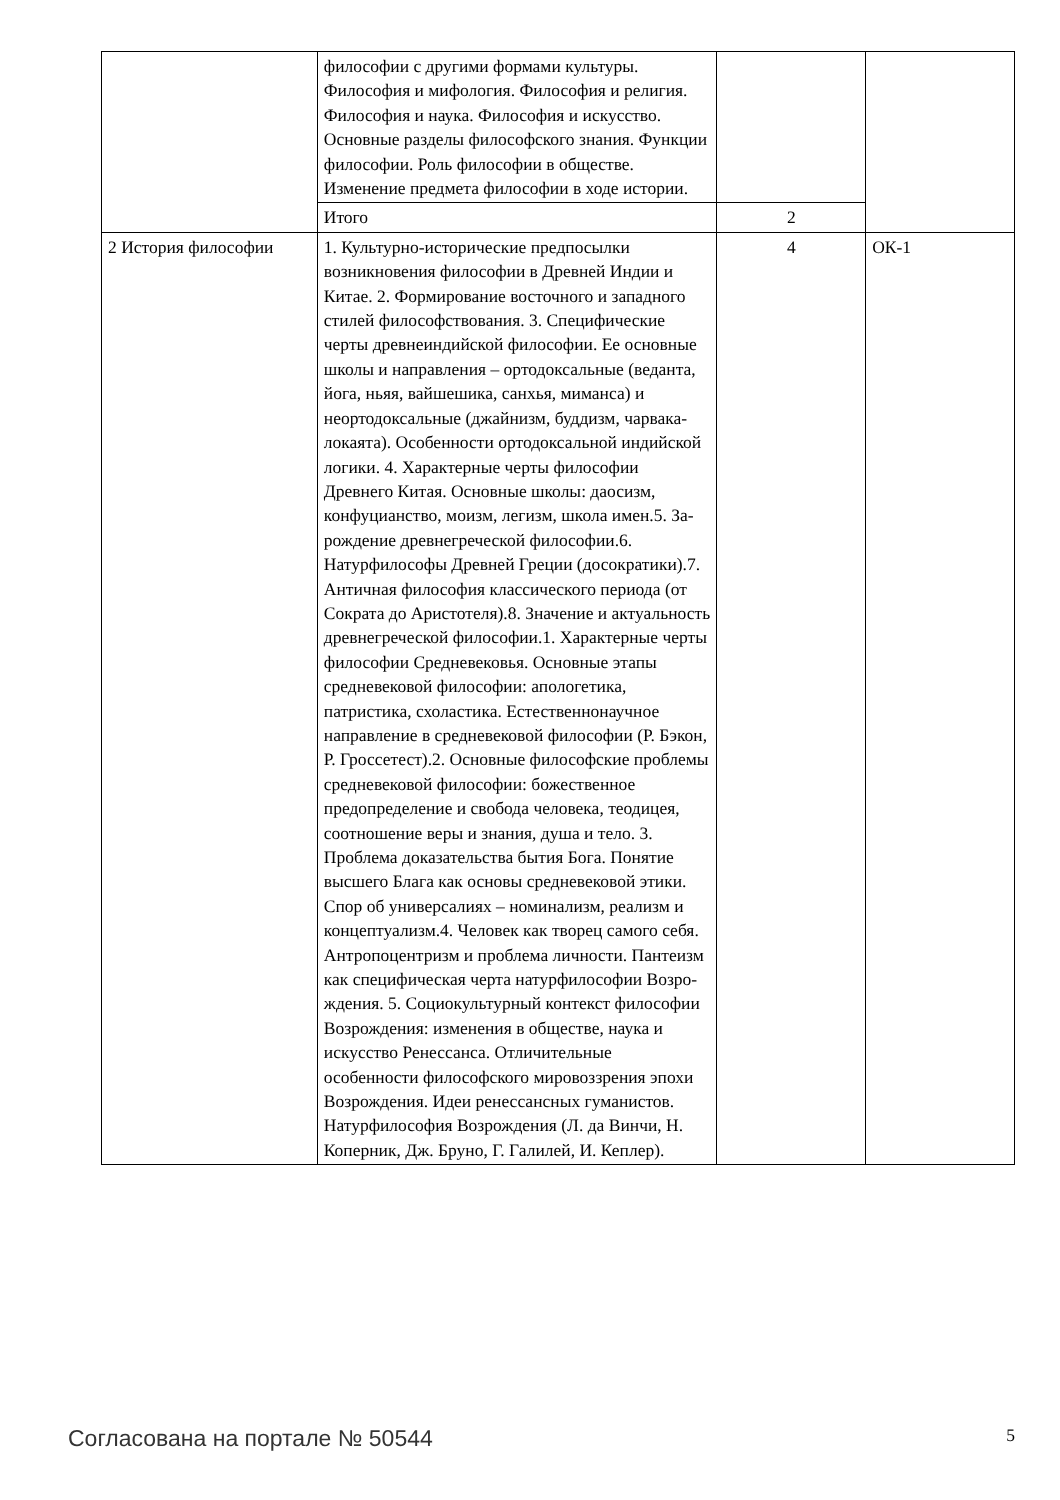| | философии с другими формами культуры. Философия и мифология. Философия и религия. Философия и наука. Философия и искусство. Основные разделы философ­ского знания. Функции философии. Роль философии в обществе. Изменение пред­мета философии в ходе истории. | | |
| | Итого | 2 | |
| 2 История философии | 1. Культурно-исторические предпосылки возникновения философии в Древней Ин­дии и Китае. 2. Формирование восточного и западного стилей философствования. 3. Специфические черты древнеиндийской философии. Ее основные школы и направления – ортодоксальные (веданта, йога, ньяя, вайшешика, санхья, миманса) и неортодоксальные (джайнизм, буддизм, чарвака-локаята). Особенности ортодок­сальной индийской логики. 4. Характер­ные черты философии Древнего Китая. Основные школы: даосизм, конфуци­анство, моизм, легизм, школа имен.5. За­рождение древнегреческой философии.6. Натурфилософы Древней Греции (досо­кратики).7. Античная философия класси­ческого периода (от Сократа до Аристоте­ля).8. Значение и актуальность древнегре­ческой философии.1. Характерные черты философии Средневековья. Основные этапы средневековой философии: аполо­гетика, патристика, схоластика. Есте­ственнонаучное направление в средневе­ковой философии (Р. Бэкон, Р. Гроссе­тест).2. Основные философские пробле­мы средневековой философии: боже­ственное предопределение и свобода че­ловека, теодицея, соотношение веры и знания, душа и тело. 3. Проблема доказа­тельства бытия Бога. Понятие высшего Блага как основы средневековой этики. Спор об универсалиях – номинализм, реа­лизм и концептуализм.4. Человек как тво­рец самого себя. Антропоцентризм и проблема личности. Пантеизм как специ­фическая черта натурфилософии Возро­ждения. 5. Социокультурный контекст фи­лософии Возрождения: изменения в об­ществе, наука и искусство Ренессанса. От­личительные особенности философского мировоззрения эпохи Возрождения. Идеи ренессансных гуманистов. Натурфилосо­фия Возрождения (Л. да Винчи, Н. Копер­ник, Дж. Бруно, Г. Галилей, И. Кеплер). | 4 | ОК-1 |
Согласована на портале № 50544 5